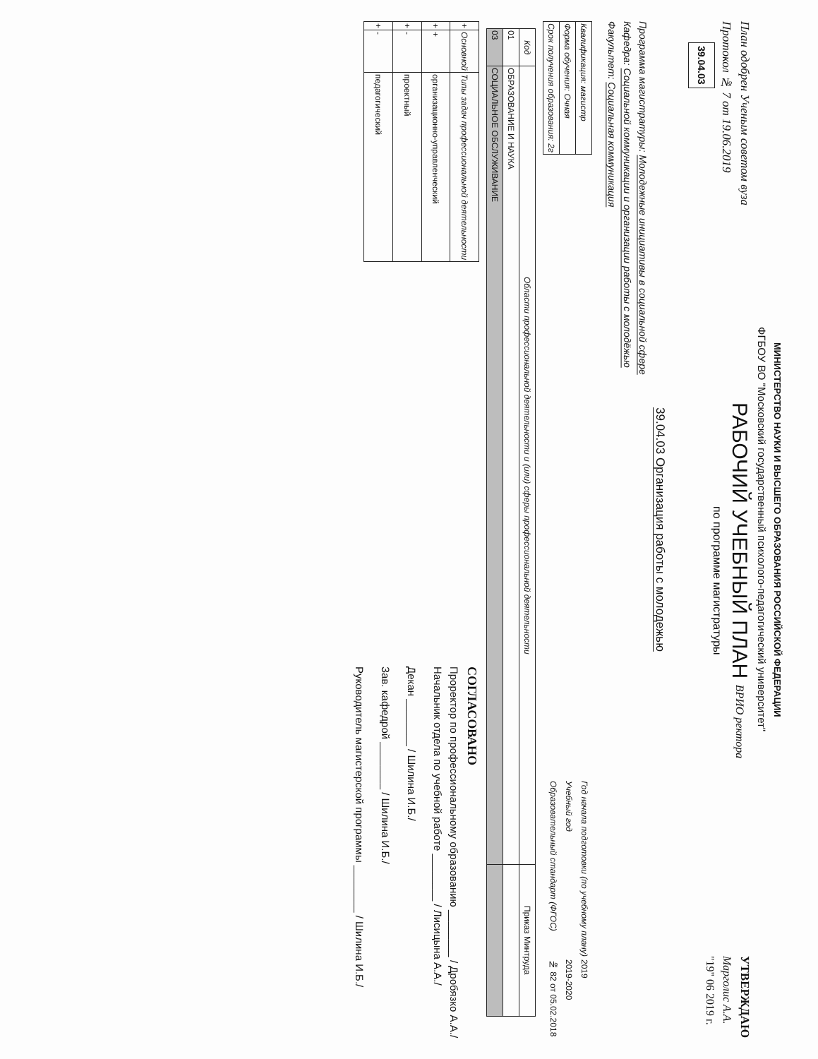МИНИСТЕРСТВО НАУКИ И ВЫСШЕГО ОБРАЗОВАНИЯ РОССИЙСКОЙ ФЕДЕРАЦИИ
ФГБОУ ВО "Московский государственный психолого-педагогический университет"
План одобрен Ученым советом вуза
Протокол № 7 от 19.06.2019
39.04.03
РАБОЧИЙ УЧЕБНЫЙ ПЛАН ВРИО ректора
по программе магистратуры
УТВЕРЖДАЮ
Марголис А.А.
"19" 06 2019 г.
39.04.03 Организация работы с молодежью
Программа магистратуры: Молодежные инициативы в социальной сфере
Кафедра: Социальной коммуникации и организации работы с молодёжью
Факультет: Социальная коммуникация
| Квалификация: магистр |
| Форма обучения: Очная |
| Срок получения образования: 2г |
| Год начала подготовки (по учебному плану) | 2019 |
| Учебный год | 2019-2020 |
| Образовательный стандарт (ФГОС) | № 82 от 05.02.2018 |
| Код | Области профессиональной деятельности и (или) сферы профессиональной деятельности | Приказ Минтруда |
| --- | --- | --- |
| 01 | ОБРАЗОВАНИЕ И НАУКА | |
| 03 | СОЦИАЛЬНОЕ ОБСЛУЖИВАНИЕ | |
| + | Основной | Типы задач профессиональной деятельности |
| --- | --- | --- |
| + | + | организационно-управленческий |
| + | - | проектный |
| + | - | педагогический |
СОГЛАСОВАНО
Проректор по профессиональному образованию ________ / Дробязко А.А./
Начальник отдела по учебной работе ________ / Лисицына А.А./
Декан ________ / Шилина И.Б./
Зав. кафедрой ________ / Шилина И.Б./
Руководитель магистерской программы ________ / Шилина И.Б./